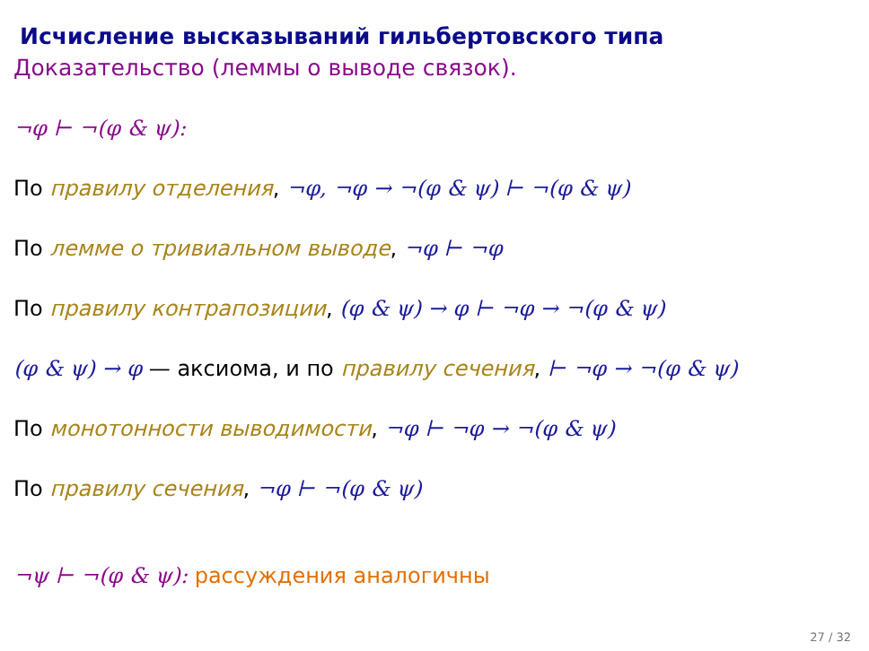Исчисление высказываний гильбертовского типа
Доказательство (леммы о выводе связок).
¬φ ⊢ ¬(φ & ψ):
По правилу отделения, ¬φ, ¬φ → ¬(φ & ψ) ⊢ ¬(φ & ψ)
По лемме о тривиальном выводе, ¬φ ⊢ ¬φ
По правилу контрапозиции, (φ & ψ) → φ ⊢ ¬φ → ¬(φ & ψ)
(φ & ψ) → φ — аксиома, и по правилу сечения, ⊢ ¬φ → ¬(φ & ψ)
По монотонности выводимости, ¬φ ⊢ ¬φ → ¬(φ & ψ)
По правилу сечения, ¬φ ⊢ ¬(φ & ψ)
¬ψ ⊢ ¬(φ & ψ): рассуждения аналогичны
27 / 32